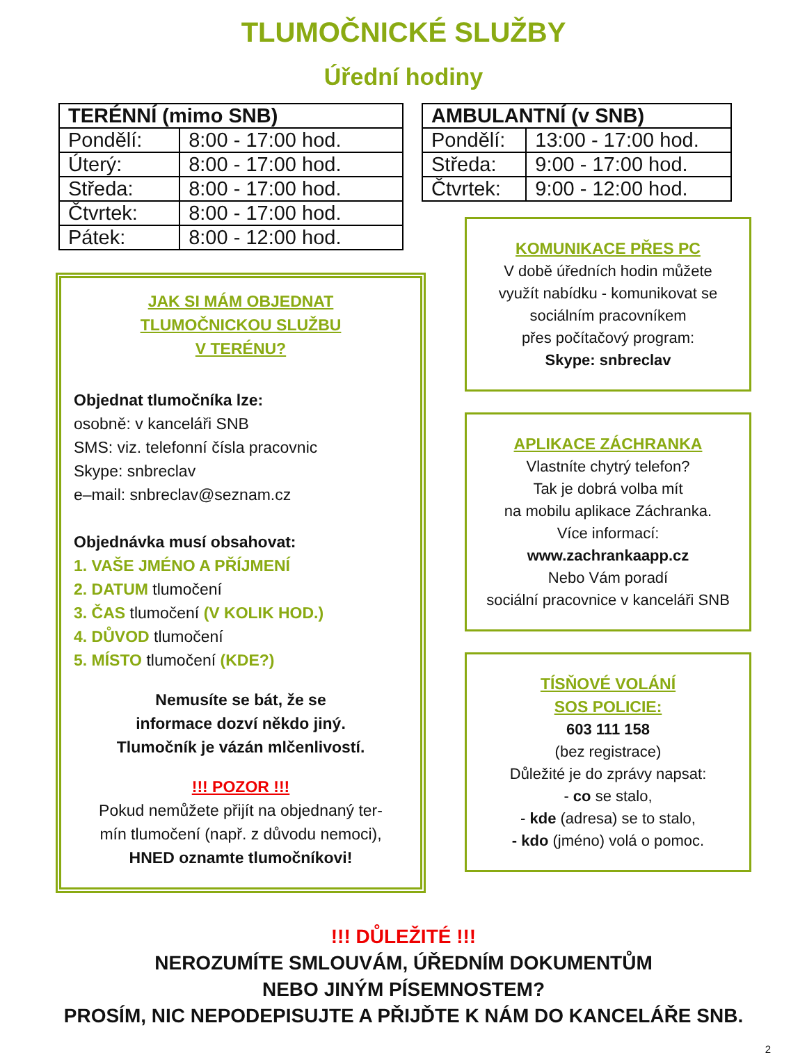TLUMOČNICKÉ SLUŽBY
Úřední hodiny
| TERÉNNÍ (mimo SNB) | |
| --- | --- |
| Pondělí: | 8:00 - 17:00 hod. |
| Úterý: | 8:00 - 17:00 hod. |
| Středa: | 8:00 - 17:00 hod. |
| Čtvrtek: | 8:00 - 17:00 hod. |
| Pátek: | 8:00 - 12:00 hod. |
| AMBULANTNÍ (v SNB) | |
| --- | --- |
| Pondělí: | 13:00 - 17:00 hod. |
| Středa: | 9:00 - 17:00 hod. |
| Čtvrtek: | 9:00 - 12:00 hod. |
JAK SI MÁM OBJEDNAT
TLUMOČNICKOU SLUŽBU
V TERÉNU?
Objednat tlumočníka lze:
osobně: v kanceláři SNB
SMS: viz. telefonní čísla pracovnic
Skype: snbreclav
e–mail: snbreclav@seznam.cz
Objednávka musí obsahovat:
1. VAŠE JMÉNO A PŘÍJMENÍ
2. DATUM tlumočení
3. ČAS tlumočení (V KOLIK HOD.)
4. DŮVOD tlumočení
5. MÍSTO tlumočení (KDE?)
Nemusíte se bát, že se
informace dozví někdo jiný.
Tlumočník je vázán mlčenlivostí.
!!! POZOR !!!
Pokud nemůžete přijít na objednaný ter-
mín tlumočení (např. z důvodu nemoci),
HNED oznamte tlumočníkovi!
KOMUNIKACE PŘES PC
V době úředních hodin můžete
využít nabídku - komunikovat se
sociálním pracovníkem
přes počítačový program:
Skype: snbreclav
APLIKACE ZÁCHRANKA
Vlastníte chytrý telefon?
Tak je dobrá volba mít
na mobilu aplikace Záchranka.
Více informací:
www.zachrankaapp.cz
Nebo Vám poradí
sociální pracovnice v kanceláři SNB
TÍSŇOVÉ VOLÁNÍ
SOS POLICIE:
603 111 158
(bez registrace)
Důležité je do zprávy napsat:
- co se stalo,
- kde (adresa) se to stalo,
- kdo (jméno) volá o pomoc.
!!! DŮLEŽITÉ !!!
NEROZUMÍTE SMLOUVÁM, ÚŘEDNÍM DOKUMENTŮM
NEBO JINÝM PÍSEMNOSTEM?
PROSÍM, NIC NEPODEPISUJTE A PŘIJĎTE K NÁM DO KANCELÁŘE SNB.
2